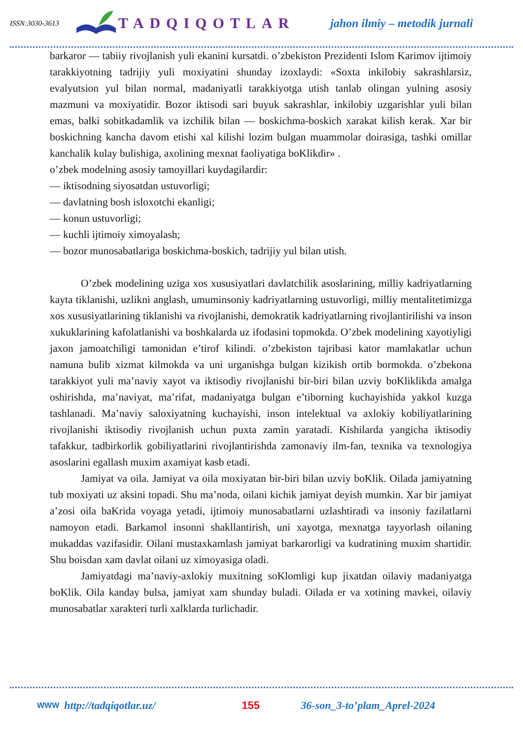ISSN:3030-3613
TADQIQOTLAR
jahon ilmiy – metodik jurnali
barkaror — tabiiy rivojlanish yuli ekanini kursatdi. o’zbekiston Prezidenti Islom Karimov ijtimoiy tarakkiyotning tadrijiy yuli moxiyatini shunday izoxlaydi: «Soxta inkilobiy sakrashlarsiz, evalyutsion yul bilan normal, madaniyatli tarakkiyotga utish tanlab olingan yulning asosiy mazmuni va moxiyatidir. Bozor iktisodi sari buyuk sakrashlar, inkilobiy uzgarishlar yuli bilan emas, balki sobitkadamlik va izchilik bilan — boskichma-boskich xarakat kilish kerak. Xar bir boskichning kancha davom etishi xal kilishi lozim bulgan muammolar doirasiga, tashki omillar kanchalik kulay bulishiga, axolining mexnat faoliyatiga boKlikdir» .
o’zbek modelning asosiy tamoyillari kuydagilardir:
— iktisodning siyosatdan ustuvorligi;
— davlatning bosh isloxotchi ekanligi;
— konun ustuvorligi;
— kuchli ijtimoiy ximoyalash;
— bozor munosabatlariga boskichma-boskich, tadrijiy yul bilan utish.
O’zbek modelining uziga xos xususiyatlari davlatchilik asoslarining, milliy kadriyatlarning kayta tiklanishi, uzlikni anglash, umuminsoniy kadriyatlarning ustuvorligi, milliy mentalitetimizga xos xususiyatlarining tiklanishi va rivojlanishi, demokratik kadriyatlarning rivojlantirilishi va inson xukuklarining kafolatlanishi va boshkalarda uz ifodasini topmokda. O’zbek modelining xayotiyligi jaxon jamoatchiligi tamonidan e’tirof kilindi. o’zbekiston tajribasi kator mamlakatlar uchun namuna bulib xizmat kilmokda va uni urganishga bulgan kizikish ortib bormokda. o’zbekona tarakkiyot yuli ma’naviy xayot va iktisodiy rivojlanishi bir-biri bilan uzviy boKliklikda amalga oshirishda, ma’naviyat, ma’rifat, madaniyatga bulgan e’tiborning kuchayishida yakkol kuzga tashlanadi. Ma’naviy saloxiyatning kuchayishi, inson intelektual va axlokiy kobiliyatlarining rivojlanishi iktisodiy rivojlanish uchun puxta zamin yaratadi. Kishilarda yangicha iktisodiy tafakkur, tadbirkorlik gobiliyatlarini rivojlantirishda zamonaviy ilm-fan, texnika va texnologiya asoslarini egallash muxim axamiyat kasb etadi.
Jamiyat va oila. Jamiyat va oila moxiyatan bir-biri bilan uzviy boKlik. Oilada jamiyatning tub moxiyati uz aksini topadi. Shu ma’noda, oilani kichik jamiyat deyish mumkin. Xar bir jamiyat a’zosi oila baKrida voyaga yetadi, ijtimoiy munosabatlarni uzlashtiradi va insoniy fazilatlarni namoyon etadi. Barkamol insonni shakllantirish, uni xayotga, mexnatga tayyorlash oilaning mukaddas vazifasidir. Oilani mustaxkamlash jamiyat barkarorligi va kudratining muxim shartidir. Shu boisdan xam davlat oilani uz ximoyasiga oladi.
Jamiyatdagi ma’naviy-axlokiy muxitning soKlomligi kup jixatdan oilaviy madaniyatga boKlik. Oila kanday bulsa, jamiyat xam shunday buladi. Oilada er va xotining mavkei, oilaviy munosabatlar xarakteri turli xalklarda turlichadir.
WWW
http://tadqiqotlar.uz/ 155 36-son_3-to’plam_Aprel-2024